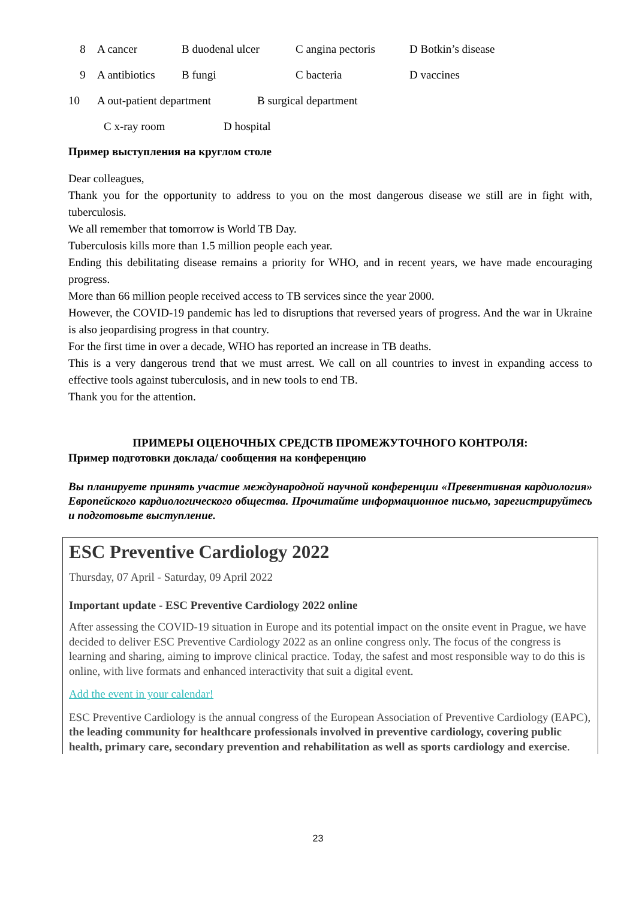8 A cancer B duodenal ulcer C angina pectoris D Botkin’s disease
9 A antibiotics B fungi C bacteria D vaccines
10 A out-patient department B surgical department
C x-ray room D hospital
Пример выступления на круглом столе
Dear colleagues,
Thank you for the opportunity to address to you on the most dangerous disease we still are in fight with, tuberculosis.
We all remember that tomorrow is World TB Day.
Tuberculosis kills more than 1.5 million people each year.
Ending this debilitating disease remains a priority for WHO, and in recent years, we have made encouraging progress.
More than 66 million people received access to TB services since the year 2000.
However, the COVID-19 pandemic has led to disruptions that reversed years of progress. And the war in Ukraine is also jeopardising progress in that country.
For the first time in over a decade, WHO has reported an increase in TB deaths.
This is a very dangerous trend that we must arrest. We call on all countries to invest in expanding access to effective tools against tuberculosis, and in new tools to end TB.
Thank you for the attention.
ПРИМЕРЫ ОЦЕНОЧНЫХ СРЕДСТВ ПРОМЕЖУТОЧНОГО КОНТРОЛЯ:
Пример подготовки доклада/ сообщения на конференцию
Вы планируете принять участие международной научной конференции «Превентивная кардиология» Европейского кардиологического общества. Прочитайте информационное письмо, зарегистрируйтесь и подготовьте выступление.
ESC Preventive Cardiology 2022
Thursday, 07 April - Saturday, 09 April 2022
Important update - ESC Preventive Cardiology 2022 online
After assessing the COVID-19 situation in Europe and its potential impact on the onsite event in Prague, we have decided to deliver ESC Preventive Cardiology 2022 as an online congress only. The focus of the congress is learning and sharing, aiming to improve clinical practice. Today, the safest and most responsible way to do this is online, with live formats and enhanced interactivity that suit a digital event.
Add the event in your calendar!
ESC Preventive Cardiology is the annual congress of the European Association of Preventive Cardiology (EAPC), the leading community for healthcare professionals involved in preventive cardiology, covering public health, primary care, secondary prevention and rehabilitation as well as sports cardiology and exercise.
23